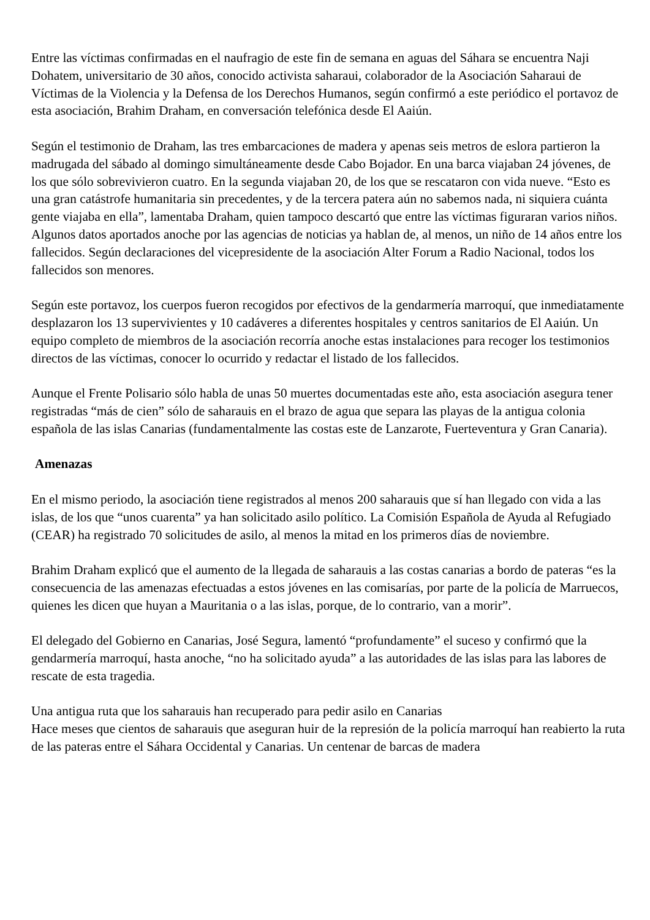Entre las víctimas confirmadas en el naufragio de este fin de semana en aguas del Sáhara se encuentra Naji Dohatem, universitario de 30 años, conocido activista saharaui, colaborador de la Asociación Saharaui de Víctimas de la Violencia y la Defensa de los Derechos Humanos, según confirmó a este periódico el portavoz de esta asociación, Brahim Draham, en conversación telefónica desde El Aaiún.
Según el testimonio de Draham, las tres embarcaciones de madera y apenas seis metros de eslora partieron la madrugada del sábado al domingo simultáneamente desde Cabo Bojador. En una barca viajaban 24 jóvenes, de los que sólo sobrevivieron cuatro. En la segunda viajaban 20, de los que se rescataron con vida nueve. “Esto es una gran catástrofe humanitaria sin precedentes, y de la tercera patera aún no sabemos nada, ni siquiera cuánta gente viajaba en ella”, lamentaba Draham, quien tampoco descartó que entre las víctimas figuraran varios niños. Algunos datos aportados anoche por las agencias de noticias ya hablan de, al menos, un niño de 14 años entre los fallecidos. Según declaraciones del vicepresidente de la asociación Alter Forum a Radio Nacional, todos los fallecidos son menores.
Según este portavoz, los cuerpos fueron recogidos por efectivos de la gendarmería marroquí, que inmediatamente desplazaron los 13 supervivientes y 10 cadáveres a diferentes hospitales y centros sanitarios de El Aaiún. Un equipo completo de miembros de la asociación recorría anoche estas instalaciones para recoger los testimonios directos de las víctimas, conocer lo ocurrido y redactar el listado de los fallecidos.
Aunque el Frente Polisario sólo habla de unas 50 muertes documentadas este año, esta asociación asegura tener registradas “más de cien” sólo de saharauis en el brazo de agua que separa las playas de la antigua colonia española de las islas Canarias (fundamentalmente las costas este de Lanzarote, Fuerteventura y Gran Canaria).
Amenazas
En el mismo periodo, la asociación tiene registrados al menos 200 saharauis que sí han llegado con vida a las islas, de los que “unos cuarenta” ya han solicitado asilo político. La Comisión Española de Ayuda al Refugiado (CEAR) ha registrado 70 solicitudes de asilo, al menos la mitad en los primeros días de noviembre.
Brahim Draham explicó que el aumento de la llegada de saharauis a las costas canarias a bordo de pateras “es la consecuencia de las amenazas efectuadas a estos jóvenes en las comisarías, por parte de la policía de Marruecos, quienes les dicen que huyan a Mauritania o a las islas, porque, de lo contrario, van a morir”.
El delegado del Gobierno en Canarias, José Segura, lamentó “profundamente” el suceso y confirmó que la gendarmería marroquí, hasta anoche, “no ha solicitado ayuda” a las autoridades de las islas para las labores de rescate de esta tragedia.
Una antigua ruta que los saharauis han recuperado para pedir asilo en Canarias
Hace meses que cientos de saharauis que aseguran huir de la represión de la policía marroquí han reabierto la ruta de las pateras entre el Sáhara Occidental y Canarias. Un centenar de barcas de madera